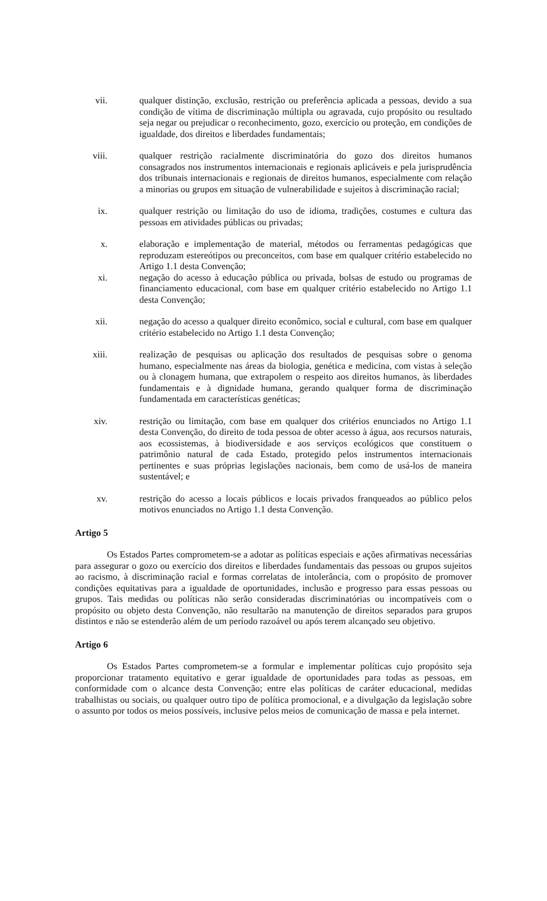vii. qualquer distinção, exclusão, restrição ou preferência aplicada a pessoas, devido a sua condição de vítima de discriminação múltipla ou agravada, cujo propósito ou resultado seja negar ou prejudicar o reconhecimento, gozo, exercício ou proteção, em condições de igualdade, dos direitos e liberdades fundamentais;
viii. qualquer restrição racialmente discriminatória do gozo dos direitos humanos consagrados nos instrumentos internacionais e regionais aplicáveis e pela jurisprudência dos tribunais internacionais e regionais de direitos humanos, especialmente com relação a minorias ou grupos em situação de vulnerabilidade e sujeitos à discriminação racial;
ix. qualquer restrição ou limitação do uso de idioma, tradições, costumes e cultura das pessoas em atividades públicas ou privadas;
x. elaboração e implementação de material, métodos ou ferramentas pedagógicas que reproduzam estereótipos ou preconceitos, com base em qualquer critério estabelecido no Artigo 1.1 desta Convenção;
xi. negação do acesso à educação pública ou privada, bolsas de estudo ou programas de financiamento educacional, com base em qualquer critério estabelecido no Artigo 1.1 desta Convenção;
xii. negação do acesso a qualquer direito econômico, social e cultural, com base em qualquer critério estabelecido no Artigo 1.1 desta Convenção;
xiii. realização de pesquisas ou aplicação dos resultados de pesquisas sobre o genoma humano, especialmente nas áreas da biologia, genética e medicina, com vistas à seleção ou à clonagem humana, que extrapolem o respeito aos direitos humanos, às liberdades fundamentais e à dignidade humana, gerando qualquer forma de discriminação fundamentada em características genéticas;
xiv. restrição ou limitação, com base em qualquer dos critérios enunciados no Artigo 1.1 desta Convenção, do direito de toda pessoa de obter acesso à água, aos recursos naturais, aos ecossistemas, à biodiversidade e aos serviços ecológicos que constituem o patrimônio natural de cada Estado, protegido pelos instrumentos internacionais pertinentes e suas próprias legislações nacionais, bem como de usá-los de maneira sustentável; e
xv. restrição do acesso a locais públicos e locais privados franqueados ao público pelos motivos enunciados no Artigo 1.1 desta Convenção.
Artigo 5
Os Estados Partes comprometem-se a adotar as políticas especiais e ações afirmativas necessárias para assegurar o gozo ou exercício dos direitos e liberdades fundamentais das pessoas ou grupos sujeitos ao racismo, à discriminação racial e formas correlatas de intolerância, com o propósito de promover condições equitativas para a igualdade de oportunidades, inclusão e progresso para essas pessoas ou grupos. Tais medidas ou políticas não serão consideradas discriminatórias ou incompatíveis com o propósito ou objeto desta Convenção, não resultarão na manutenção de direitos separados para grupos distintos e não se estenderão além de um período razoável ou após terem alcançado seu objetivo.
Artigo 6
Os Estados Partes comprometem-se a formular e implementar políticas cujo propósito seja proporcionar tratamento equitativo e gerar igualdade de oportunidades para todas as pessoas, em conformidade com o alcance desta Convenção; entre elas políticas de caráter educacional, medidas trabalhistas ou sociais, ou qualquer outro tipo de política promocional, e a divulgação da legislação sobre o assunto por todos os meios possíveis, inclusive pelos meios de comunicação de massa e pela internet.